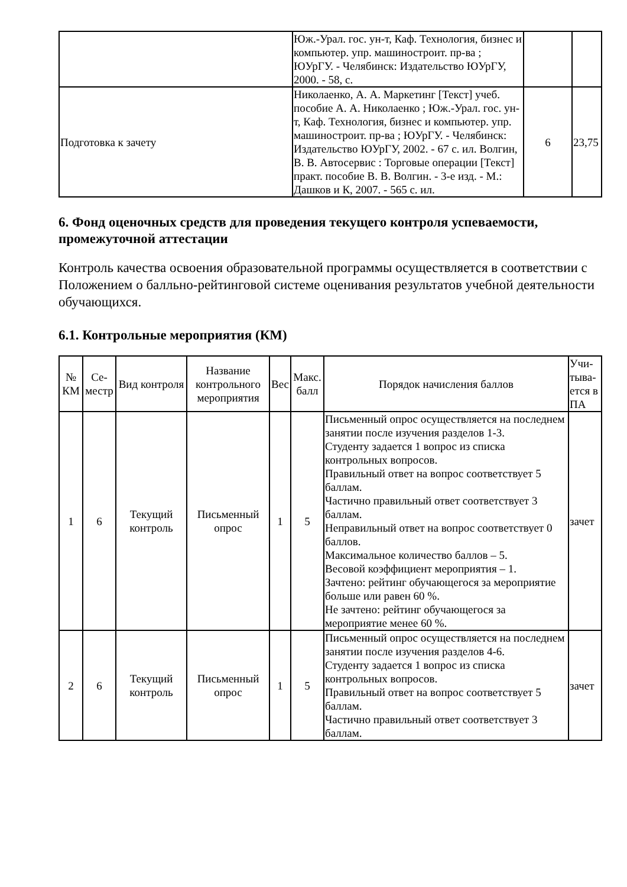| | Юж.-Урал. гос. ун-т, Каф. Технология, бизнес и компьютер. упр. машиностроит. пр-ва ; ЮУрГУ. - Челябинск: Издательство ЮУрГУ, 2000. - 58, с. | | |
| Подготовка к зачету | Николаенко, А. А. Маркетинг [Текст] учеб. пособие А. А. Николаенко ; Юж.-Урал. гос. ун-т, Каф. Технология, бизнес и компьютер. упр. машиностроит. пр-ва ; ЮУрГУ. - Челябинск: Издательство ЮУрГУ, 2002. - 67 с. ил. Волгин, В. В. Автосервис : Торговые операции [Текст] практ. пособие В. В. Волгин. - 3-е изд. - М.: Дашков и К, 2007. - 565 с. ил. | 6 | 23,75 |
6. Фонд оценочных средств для проведения текущего контроля успеваемости, промежуточной аттестации
Контроль качества освоения образовательной программы осуществляется в соответствии с Положением о балльно-рейтинговой системе оценивания результатов учебной деятельности обучающихся.
6.1. Контрольные мероприятия (КМ)
| № КМ | Се-местр | Вид контроля | Название контрольного мероприятия | Вес | Макс. балл | Порядок начисления баллов | Учи-тыва-ется в ПА |
| --- | --- | --- | --- | --- | --- | --- | --- |
| 1 | 6 | Текущий контроль | Письменный опрос | 1 | 5 | Письменный опрос осуществляется на последнем занятии после изучения разделов 1-3. Студенту задается 1 вопрос из списка контрольных вопросов. Правильный ответ на вопрос соответствует 5 баллам. Частично правильный ответ соответствует 3 баллам. Неправильный ответ на вопрос соответствует 0 баллов. Максимальное количество баллов – 5. Весовой коэффициент мероприятия – 1. Зачтено: рейтинг обучающегося за мероприятие больше или равен 60 %. Не зачтено: рейтинг обучающегося за мероприятие менее 60 %. | зачет |
| 2 | 6 | Текущий контроль | Письменный опрос | 1 | 5 | Письменный опрос осуществляется на последнем занятии после изучения разделов 4-6. Студенту задается 1 вопрос из списка контрольных вопросов. Правильный ответ на вопрос соответствует 5 баллам. Частично правильный ответ соответствует 3 баллам. | зачет |